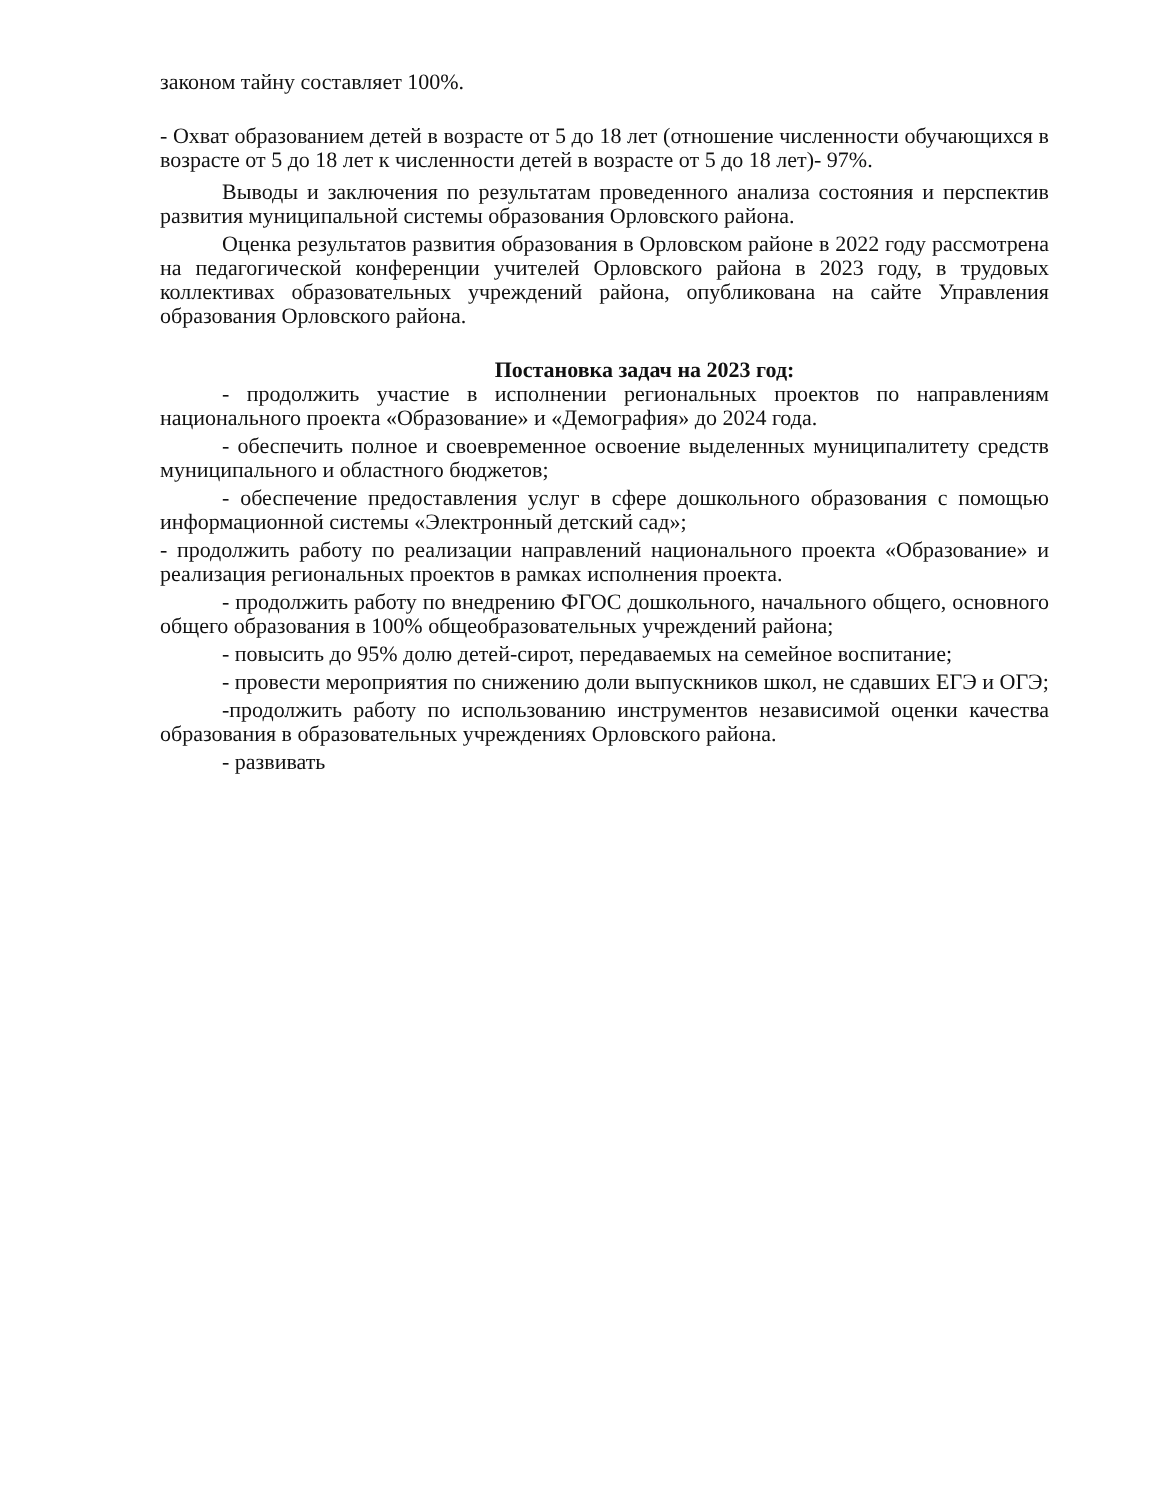законом тайну составляет 100%.
- Охват образованием детей в возрасте от 5 до 18 лет (отношение численности обучающихся в возрасте от 5 до 18 лет к численности детей в возрасте от 5 до 18 лет)- 97%.
Выводы и заключения по результатам проведенного анализа состояния и перспектив развития муниципальной системы образования Орловского района.
Оценка результатов развития образования в Орловском районе в 2022 году рассмотрена на педагогической конференции учителей Орловского района в 2023 году, в трудовых коллективах образовательных учреждений района, опубликована на сайте Управления образования Орловского района.
Постановка задач на 2023 год:
- продолжить участие в исполнении региональных проектов по направлениям национального проекта «Образование» и «Демография» до 2024 года.
- обеспечить полное и своевременное освоение выделенных муниципалитету средств муниципального и областного бюджетов;
- обеспечение предоставления услуг в сфере дошкольного образования с помощью информационной системы «Электронный детский сад»;
- продолжить работу по реализации направлений национального проекта «Образование» и реализация региональных проектов в рамках исполнения проекта.
- продолжить работу по внедрению ФГОС дошкольного, начального общего, основного общего образования в 100% общеобразовательных учреждений района;
- повысить до 95% долю детей-сирот, передаваемых на семейное воспитание;
- провести мероприятия по снижению доли выпускников школ, не сдавших ЕГЭ и ОГЭ;
-продолжить работу по использованию инструментов независимой оценки качества образования в образовательных учреждениях Орловского района.
- развивать